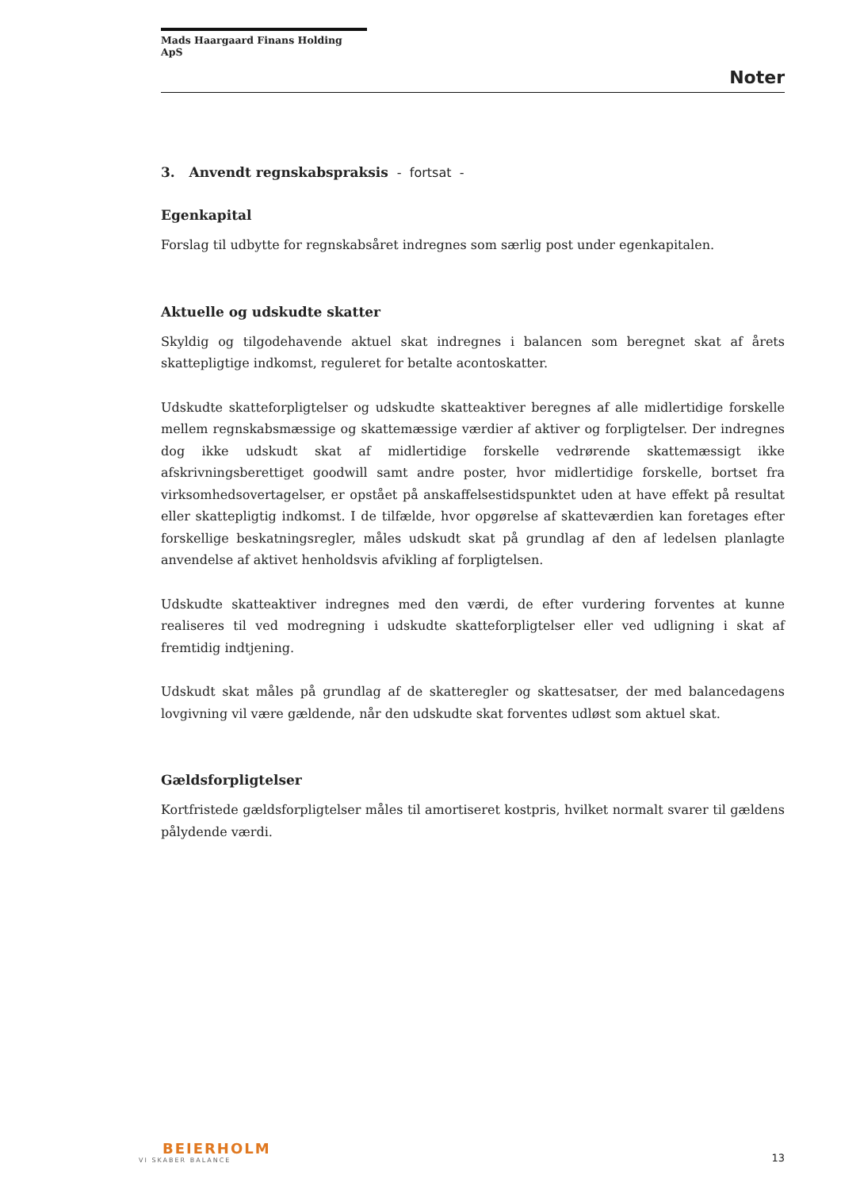Mads Haargaard Finans Holding ApS
Noter
3. Anvendt regnskabspraksis - fortsat -
Egenkapital
Forslag til udbytte for regnskabsåret indregnes som særlig post under egenkapitalen.
Aktuelle og udskudte skatter
Skyldig og tilgodehavende aktuel skat indregnes i balancen som beregnet skat af årets skattepligtige indkomst, reguleret for betalte acontoskatter.
Udskudte skatteforpligtelser og udskudte skatteaktiver beregnes af alle midlertidige forskelle mellem regnskabsmæssige og skattemæssige værdier af aktiver og forpligtelser. Der indregnes dog ikke udskudt skat af midlertidige forskelle vedrørende skattemæssigt ikke afskrivningsberettiget goodwill samt andre poster, hvor midlertidige forskelle, bortset fra virksomhedsovertagelser, er opstået på anskaffelsestidspunktet uden at have effekt på resultat eller skattepligtig indkomst. I de tilfælde, hvor opgørelse af skatteværdien kan foretages efter forskellige beskatningsregler, måles udskudt skat på grundlag af den af ledelsen planlagte anvendelse af aktivet henholdsvis afvikling af forpligtelsen.
Udskudte skatteaktiver indregnes med den værdi, de efter vurdering forventes at kunne realiseres til ved modregning i udskudte skatteforpligtelser eller ved udligning i skat af fremtidig indtjening.
Udskudt skat måles på grundlag af de skatteregler og skattesatser, der med balancedagens lovgivning vil være gældende, når den udskudte skat forventes udløst som aktuel skat.
Gældsforpligtelser
Kortfristede gældsforpligtelser måles til amortiseret kostpris, hvilket normalt svarer til gældens pålydende værdi.
BEIERHOLM
VI SKABER BALANCE
13